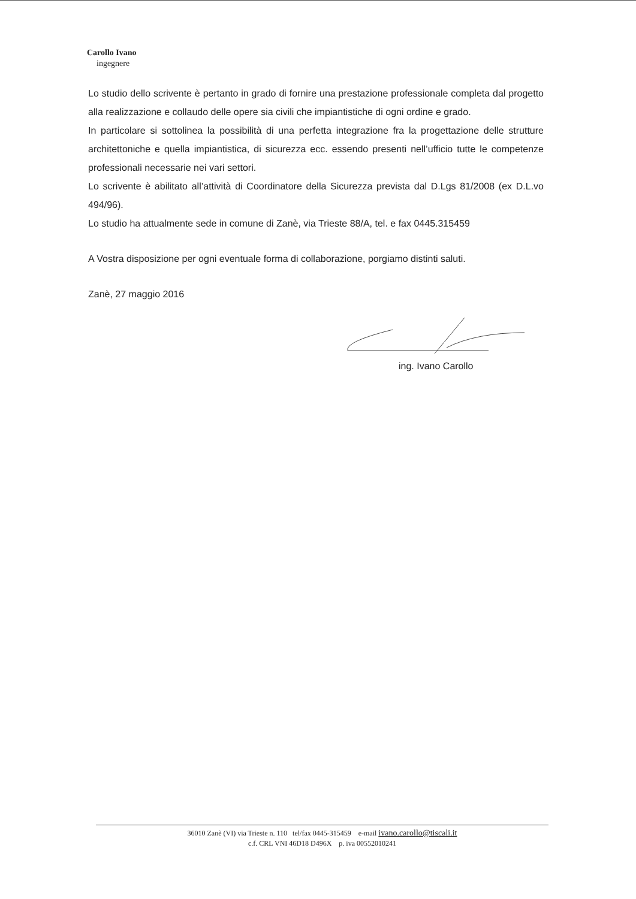Carollo Ivano
ingegnere
Lo studio dello scrivente è pertanto in grado di fornire una prestazione professionale completa dal progetto alla realizzazione e collaudo delle opere sia civili che impiantistiche di ogni ordine e grado.
In particolare si sottolinea la possibilità di una perfetta integrazione fra la progettazione delle strutture architettoniche e quella impiantistica, di sicurezza ecc. essendo presenti nell’ufficio tutte le competenze professionali necessarie nei vari settori.
Lo scrivente è abilitato all’attività di Coordinatore della Sicurezza prevista dal D.Lgs 81/2008 (ex D.L.vo 494/96).
Lo studio ha attualmente sede in comune di Zanè, via Trieste 88/A, tel. e fax 0445.315459
A Vostra disposizione per ogni eventuale forma di collaborazione, porgiamo distinti saluti.
Zanè, 27 maggio 2016
ing. Ivano Carollo
36010 Zanè (VI) via Trieste n. 110 tel/fax 0445-315459 e-mail ivano.carollo@tiscali.it
c.f. CRL VNI 46D18 D496X p. iva 00552010241